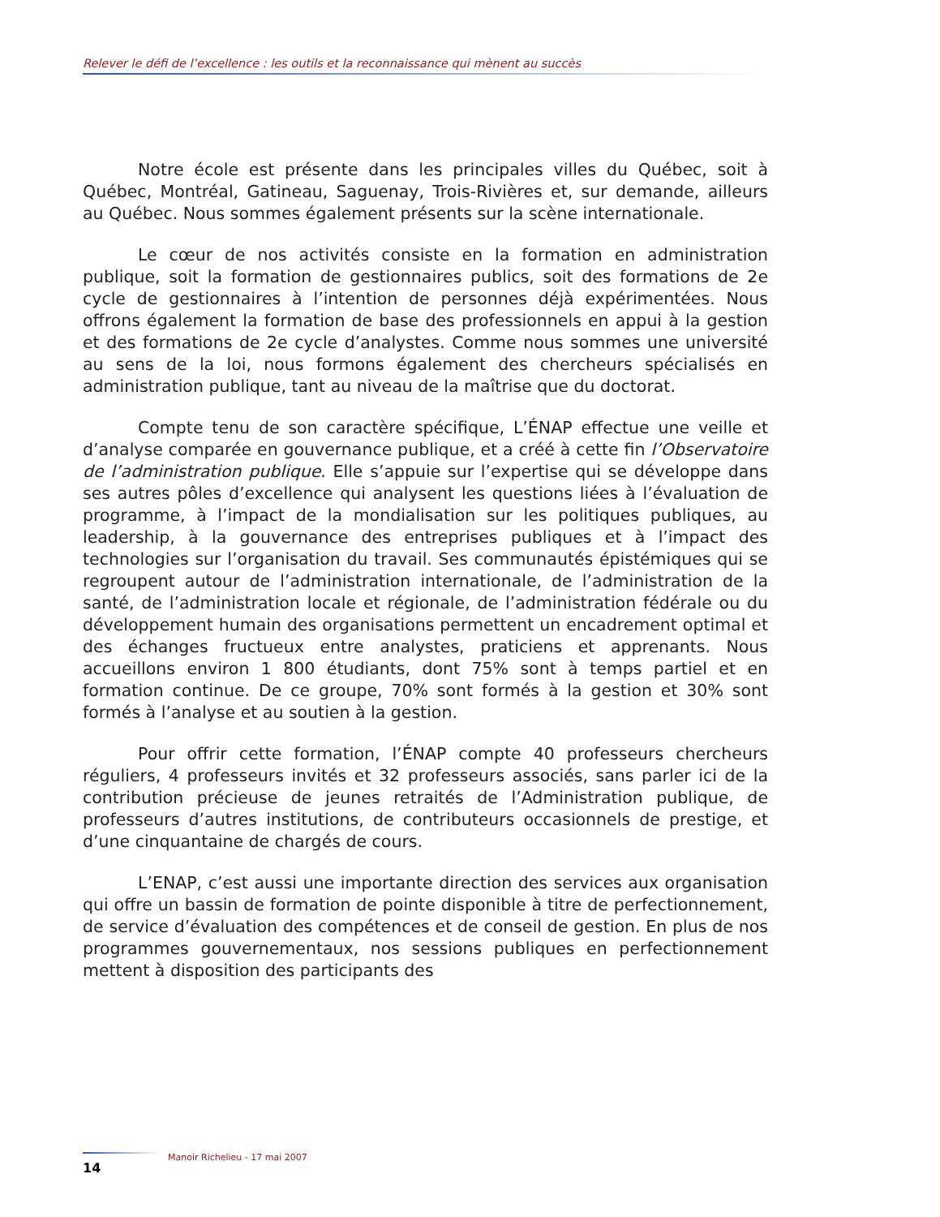Relever le défi de l’excellence : les outils et la reconnaissance qui mènent au succès
Notre école est présente dans les principales villes du Québec, soit à Québec, Montréal, Gatineau, Saguenay, Trois-Rivières et, sur demande, ailleurs au Québec. Nous sommes également présents sur la scène internationale.
Le cœur de nos activités consiste en la formation en administration publique, soit la formation de gestionnaires publics, soit des formations de 2e cycle de gestionnaires à l’intention de personnes déjà expérimentées. Nous offrons également la formation de base des professionnels en appui à la gestion et des formations de 2e cycle d’analystes. Comme nous sommes une université au sens de la loi, nous formons également des chercheurs spécialisés en administration publique, tant au niveau de la maîtrise que du doctorat.
Compte tenu de son caractère spécifique, L’ÉNAP effectue une veille et d’analyse comparée en gouvernance publique, et a créé à cette fin l’Observatoire de l’administration publique. Elle s’appuie sur l’expertise qui se développe dans ses autres pôles d’excellence qui analysent les questions liées à l’évaluation de programme, à l’impact de la mondialisation sur les politiques publiques, au leadership, à la gouvernance des entreprises publiques et à l’impact des technologies sur l’organisation du travail. Ses communautés épistémiques qui se regroupent autour de l’administration internationale, de l’administration de la santé, de l’administration locale et régionale, de l’administration fédérale ou du développement humain des organisations permettent un encadrement optimal et des échanges fructueux entre analystes, praticiens et apprenants. Nous accueillons environ 1 800 étudiants, dont 75% sont à temps partiel et en formation continue. De ce groupe, 70% sont formés à la gestion et 30% sont formés à l’analyse et au soutien à la gestion.
Pour offrir cette formation, l’ÉNAP compte 40 professeurs chercheurs réguliers, 4 professeurs invités et 32 professeurs associés, sans parler ici de la contribution précieuse de jeunes retraités de l’Administration publique, de professeurs d’autres institutions, de contributeurs occasionnels de prestige, et d’une cinquantaine de chargés de cours.
L’ENAP, c’est aussi une importante direction des services aux organisation qui offre un bassin de formation de pointe disponible à titre de perfectionnement, de service d’évaluation des compétences et de conseil de gestion. En plus de nos programmes gouvernementaux, nos sessions publiques en perfectionnement mettent à disposition des participants des
Manoir Richelieu - 17 mai 2007
14